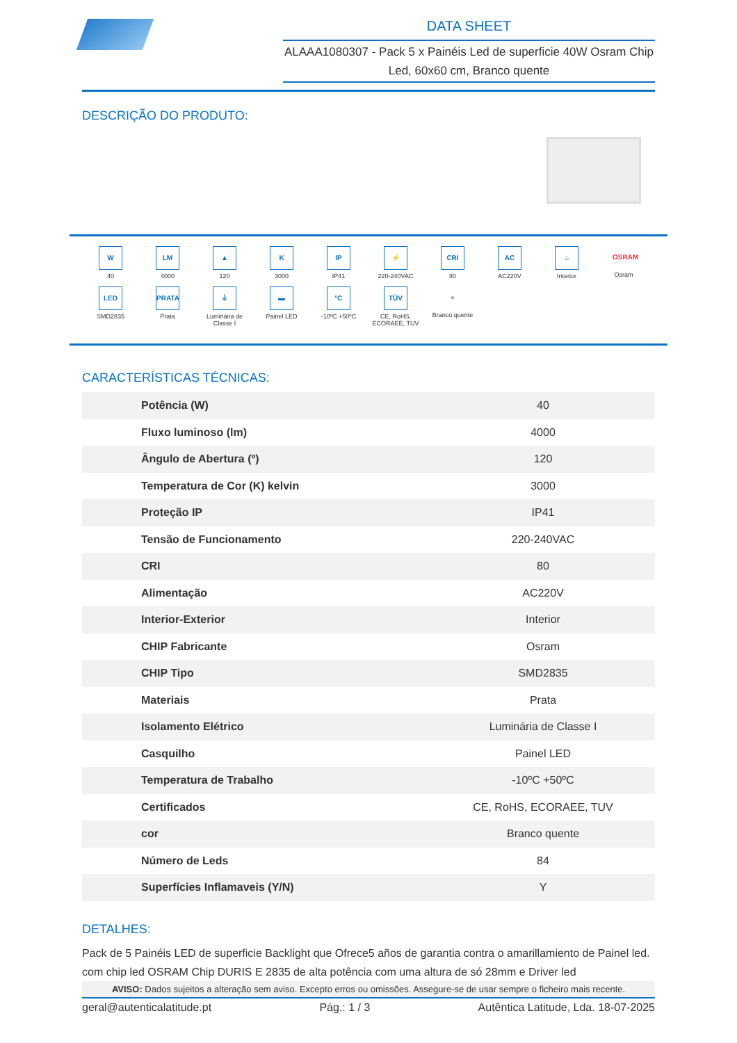DATA SHEET
ALAAA1080307 - Pack 5 x Painéis Led de superficie 40W Osram Chip Led, 60x60 cm, Branco quente
DESCRIÇÃO DO PRODUTO:
W
40
LM
4000
▲
120
K
3000
IP
IP41
⚡
220-240VAC
CRI
80
AC
AC220V
⌂
Interior
OSRAM
Osram
LED
SMD2835
PRATA
Prata
⏚
Luminária de Classe I
▬
Painel LED
°C
-10ºC +50ºC
TÜV
CE, RoHS, ECORAEE, TUV
●
Branco quente
CARACTERÍSTICAS TÉCNICAS:
| Potência (W) | 40 |
| Fluxo luminoso (lm) | 4000 |
| Ângulo de Abertura (º) | 120 |
| Temperatura de Cor (K) kelvin | 3000 |
| Proteção IP | IP41 |
| Tensão de Funcionamento | 220-240VAC |
| CRI | 80 |
| Alimentação | AC220V |
| Interior-Exterior | Interior |
| CHIP Fabricante | Osram |
| CHIP Tipo | SMD2835 |
| Materiais | Prata |
| Isolamento Elétrico | Luminária de Classe I |
| Casquilho | Painel LED |
| Temperatura de Trabalho | -10ºC +50ºC |
| Certificados | CE, RoHS, ECORAEE, TUV |
| cor | Branco quente |
| Número de Leds | 84 |
| Superfícies Inflamaveis (Y/N) | Y |
DETALHES:
Pack de 5 Painéis LED de superficie Backlight que Ofrece5 años de garantia contra o amarillamiento de Painel led. com chip led OSRAM Chip DURIS E 2835 de alta potência com uma altura de só 28mm e Driver led
AVISO: Dados sujeitos a alteração sem aviso. Excepto erros ou omissões. Assegure-se de usar sempre o ficheiro mais recente.
geral@autenticalatitude.pt Pág.: 1 / 3 Autêntica Latitude, Lda. 18-07-2025